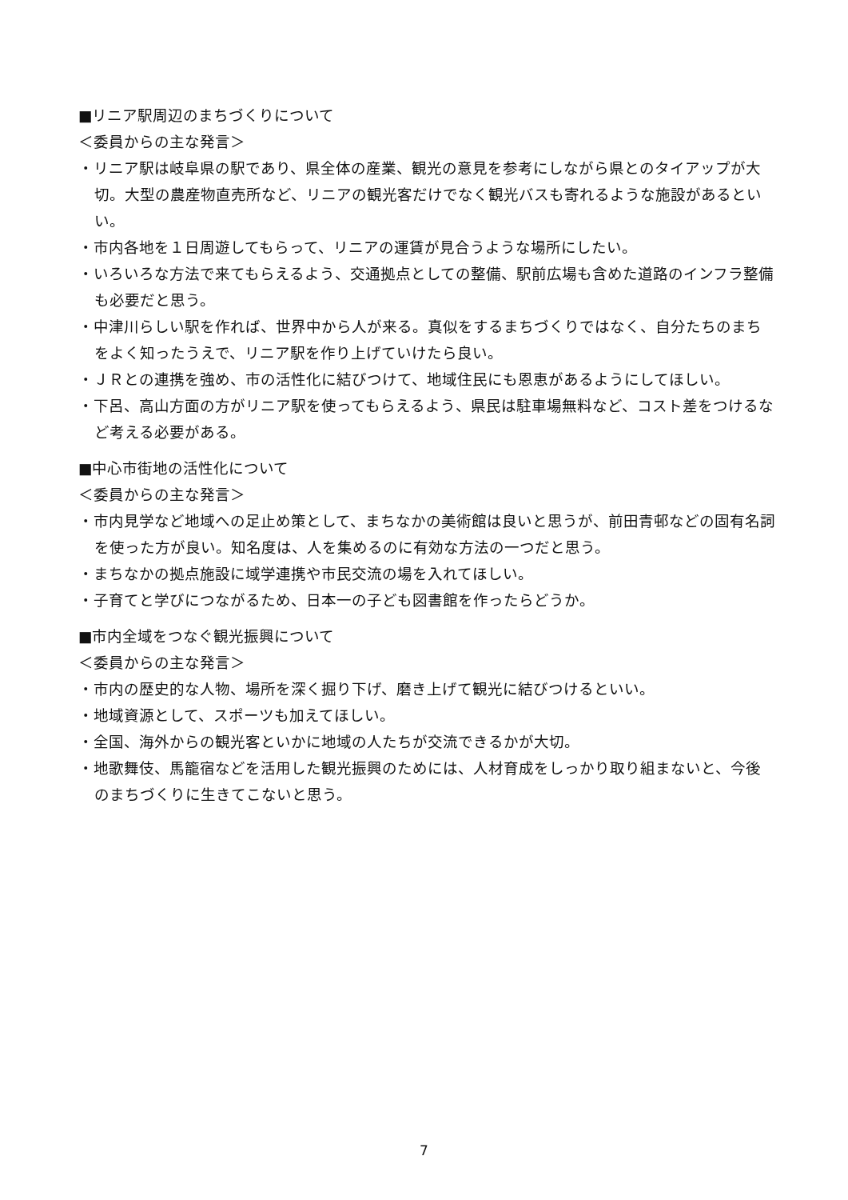■リニア駅周辺のまちづくりについて
＜委員からの主な発言＞
・リニア駅は岐阜県の駅であり、県全体の産業、観光の意見を参考にしながら県とのタイアップが大切。大型の農産物直売所など、リニアの観光客だけでなく観光バスも寄れるような施設があるといい。
・市内各地を１日周遊してもらって、リニアの運賃が見合うような場所にしたい。
・いろいろな方法で来てもらえるよう、交通拠点としての整備、駅前広場も含めた道路のインフラ整備も必要だと思う。
・中津川らしい駅を作れば、世界中から人が来る。真似をするまちづくりではなく、自分たちのまちをよく知ったうえで、リニア駅を作り上げていけたら良い。
・ＪＲとの連携を強め、市の活性化に結びつけて、地域住民にも恩恵があるようにしてほしい。
・下呂、高山方面の方がリニア駅を使ってもらえるよう、県民は駐車場無料など、コスト差をつけるなど考える必要がある。
■中心市街地の活性化について
＜委員からの主な発言＞
・市内見学など地域への足止め策として、まちなかの美術館は良いと思うが、前田青邨などの固有名詞を使った方が良い。知名度は、人を集めるのに有効な方法の一つだと思う。
・まちなかの拠点施設に域学連携や市民交流の場を入れてほしい。
・子育てと学びにつながるため、日本一の子ども図書館を作ったらどうか。
■市内全域をつなぐ観光振興について
＜委員からの主な発言＞
・市内の歴史的な人物、場所を深く掘り下げ、磨き上げて観光に結びつけるといい。
・地域資源として、スポーツも加えてほしい。
・全国、海外からの観光客といかに地域の人たちが交流できるかが大切。
・地歌舞伎、馬籠宿などを活用した観光振興のためには、人材育成をしっかり取り組まないと、今後のまちづくりに生きてこないと思う。
7